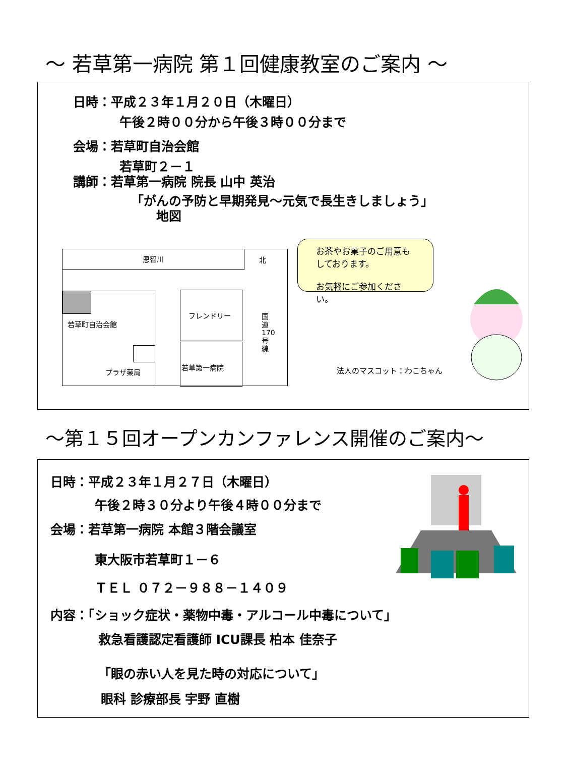～ 若草第一病院 第１回健康教室のご案内 ～
日時：平成２３年１月２０日（木曜日）
午後２時００分から午後３時００分まで
会場：若草町自治会館
若草町２－１
講師：若草第一病院 院長 山中 英治
「がんの予防と早期発見～元気で長生きしましょう」
地図
恩智川
北
若草町自治会館
プラザ薬局
フレンドリー
若草第一病院
国道170号線
お茶やお菓子のご用意もしております。
お気軽にご参加ください。
法人のマスコット：わこちゃん
～第１５回オープンカンファレンス開催のご案内～
日時：平成２３年１月２７日（木曜日）
午後２時３０分より午後４時００分まで
会場：若草第一病院 本館３階会議室
東大阪市若草町１－６
ＴＥＬ ０７２－９８８－１４０９
内容：「ショック症状・薬物中毒・アルコール中毒について」
救急看護認定看護師 ICU課長 柏本 佳奈子
「眼の赤い人を見た時の対応について」
眼科 診療部長 宇野 直樹